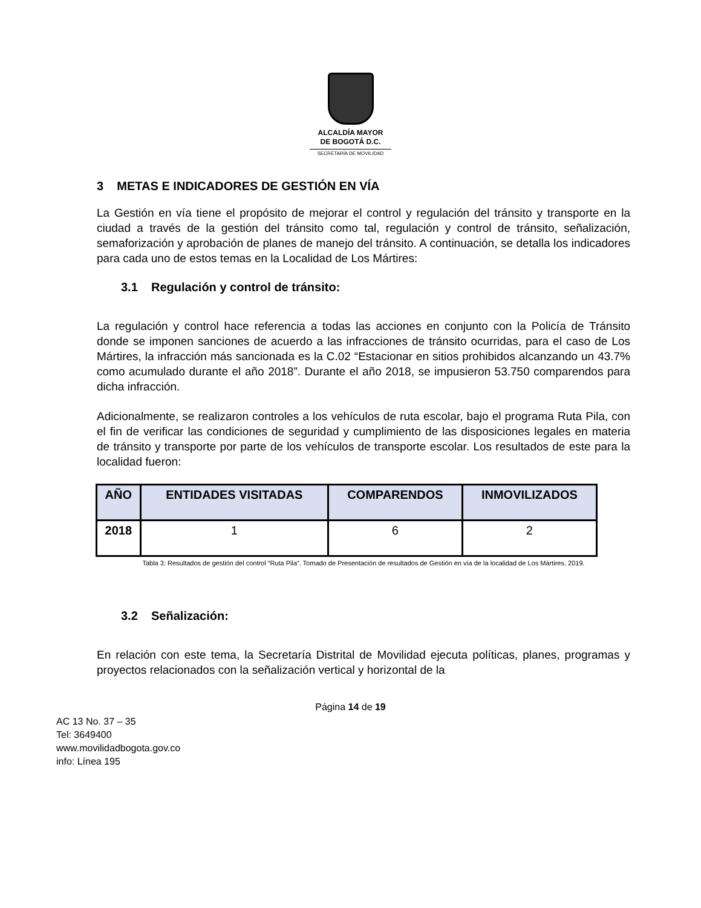ALCALDÍA MAYOR
DE BOGOTÁ D.C.
SECRETARÍA DE MOVILIDAD
3 METAS E INDICADORES DE GESTIÓN EN VÍA
La Gestión en vía tiene el propósito de mejorar el control y regulación del tránsito y transporte en la ciudad a través de la gestión del tránsito como tal, regulación y control de tránsito, señalización, semaforización y aprobación de planes de manejo del tránsito. A continuación, se detalla los indicadores para cada uno de estos temas en la Localidad de Los Mártires:
3.1 Regulación y control de tránsito:
La regulación y control hace referencia a todas las acciones en conjunto con la Policía de Tránsito donde se imponen sanciones de acuerdo a las infracciones de tránsito ocurridas, para el caso de Los Mártires, la infracción más sancionada es la C.02 “Estacionar en sitios prohibidos alcanzando un 43.7% como acumulado durante el año 2018”. Durante el año 2018, se impusieron 53.750 comparendos para dicha infracción.
Adicionalmente, se realizaron controles a los vehículos de ruta escolar, bajo el programa Ruta Pila, con el fin de verificar las condiciones de seguridad y cumplimiento de las disposiciones legales en materia de tránsito y transporte por parte de los vehículos de transporte escolar. Los resultados de este para la localidad fueron:
| AÑO | ENTIDADES VISITADAS | COMPARENDOS | INMOVILIZADOS |
| --- | --- | --- | --- |
| 2018 | 1 | 6 | 2 |
Tabla 3: Resultados de gestión del control “Ruta Pila”. Tomado de Presentación de resultados de Gestión en vía de la localidad de Los Mártires. 2019.
3.2 Señalización:
En relación con este tema, la Secretaría Distrital de Movilidad ejecuta políticas, planes, programas y proyectos relacionados con la señalización vertical y horizontal de la
Página 14 de 19
AC 13 No. 37 – 35
Tel: 3649400
www.movilidadbogota.gov.co
info: Línea 195